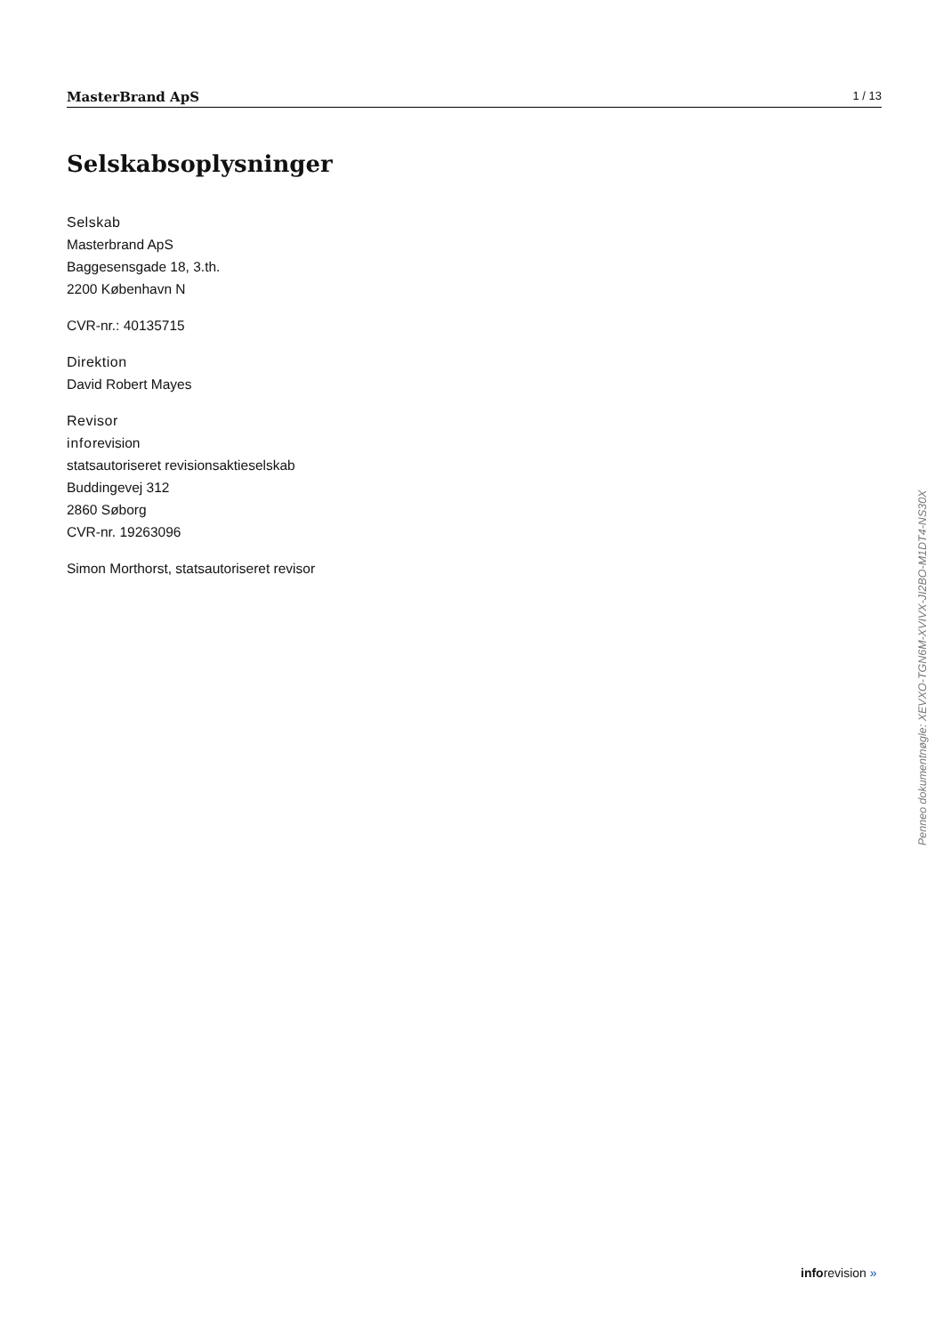MasterBrand ApS 1 / 13
Selskabsoplysninger
Selskab
Masterbrand ApS
Baggesensgade 18, 3.th.
2200 København N
CVR-nr.: 40135715
Direktion
David Robert Mayes
Revisor
inforevision
statsautoriseret revisionsaktieselskab
Buddingevej 312
2860 Søborg
CVR-nr. 19263096
Simon Morthorst, statsautoriseret revisor
Penneo dokumentnøgle: XEVXO-TGN6M-XVIVX-JI2BO-M1DT4-NS30X
inforevision »